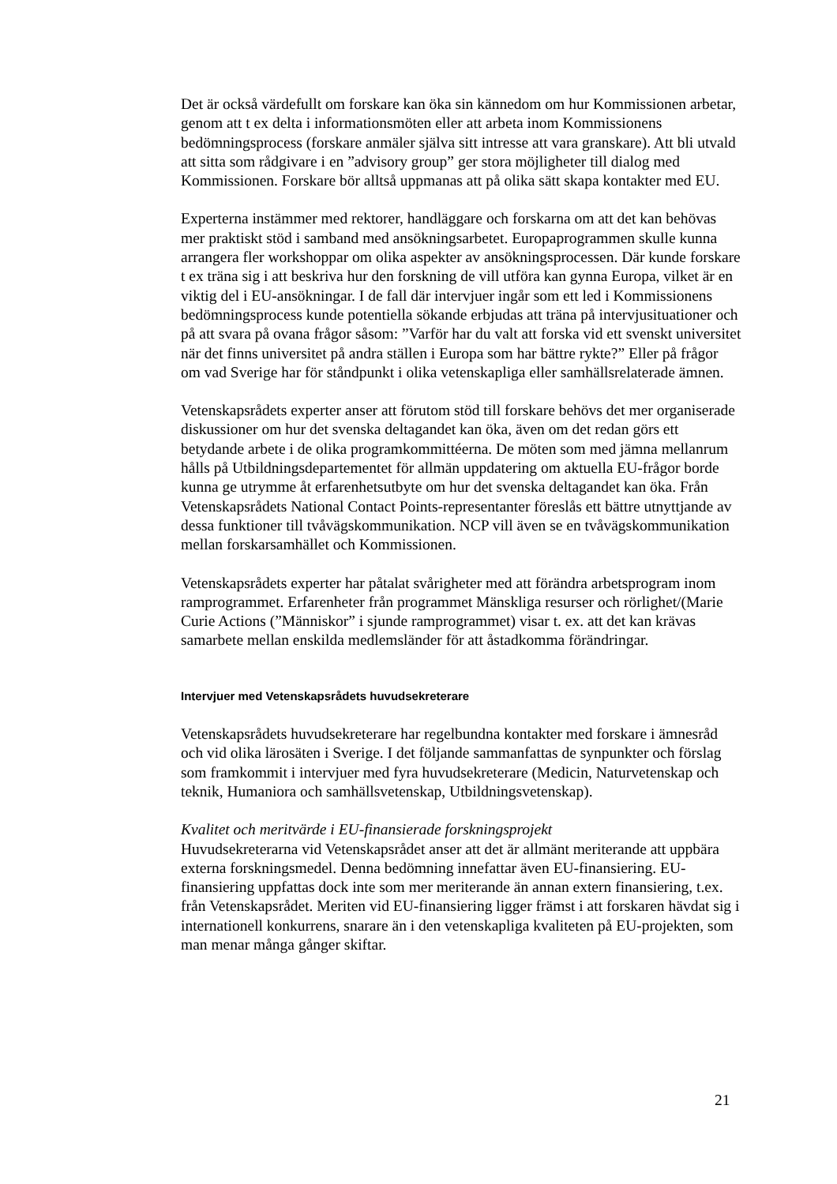Det är också värdefullt om forskare kan öka sin kännedom om hur Kommissionen arbetar, genom att t ex delta i informationsmöten eller att arbeta inom Kommissionens bedömningsprocess (forskare anmäler själva sitt intresse att vara granskare). Att bli utvald att sitta som rådgivare i en ”advisory group” ger stora möjligheter till dialog med Kommissionen. Forskare bör alltså uppmanas att på olika sätt skapa kontakter med EU.
Experterna instämmer med rektorer, handläggare och forskarna om att det kan behövas mer praktiskt stöd i samband med ansökningsarbetet. Europaprogrammen skulle kunna arrangera fler workshoppar om olika aspekter av ansökningsprocessen. Där kunde forskare t ex träna sig i att beskriva hur den forskning de vill utföra kan gynna Europa, vilket är en viktig del i EU-ansökningar. I de fall där intervjuer ingår som ett led i Kommissionens bedömningsprocess kunde potentiella sökande erbjudas att träna på intervjusituationer och på att svara på ovana frågor såsom: ”Varför har du valt att forska vid ett svenskt universitet när det finns universitet på andra ställen i Europa som har bättre rykte?” Eller på frågor om vad Sverige har för ståndpunkt i olika vetenskapliga eller samhällsrelaterade ämnen.
Vetenskapsrådets experter anser att förutom stöd till forskare behövs det mer organiserade diskussioner om hur det svenska deltagandet kan öka, även om det redan görs ett betydande arbete i de olika programkommittéerna. De möten som med jämna mellanrum hålls på Utbildningsdepartementet för allmän uppdatering om aktuella EU-frågor borde kunna ge utrymme åt erfarenhetsutbyte om hur det svenska deltagandet kan öka. Från Vetenskapsrådets National Contact Points-representanter föreslås ett bättre utnyttjande av dessa funktioner till tvåvägskommunikation. NCP vill även se en tvåvägskommunikation mellan forskarsamhället och Kommissionen.
Vetenskapsrådets experter har påtalat svårigheter med att förändra arbetsprogram inom ramprogrammet. Erfarenheter från programmet Mänskliga resurser och rörlighet/(Marie Curie Actions (”Människor” i sjunde ramprogrammet) visar t. ex. att det kan krävas samarbete mellan enskilda medlemsländer för att åstadkomma förändringar.
Intervjuer med Vetenskapsrådets huvudsekreterare
Vetenskapsrådets huvudsekreterare har regelbundna kontakter med forskare i ämnesråd och vid olika lärosäten i Sverige. I det följande sammanfattas de synpunkter och förslag som framkommit i intervjuer med fyra huvudsekreterare (Medicin, Naturvetenskap och teknik, Humaniora och samhällsvetenskap, Utbildningsvetenskap).
Kvalitet och meritvärde i EU-finansierade forskningsprojekt
Huvudsekreterarna vid Vetenskapsrådet anser att det är allmänt meriterande att uppbära externa forskningsmedel. Denna bedömning innefattar även EU-finansiering. EU-finansiering uppfattas dock inte som mer meriterande än annan extern finansiering, t.ex. från Vetenskapsrådet. Meriten vid EU-finansiering ligger främst i att forskaren hävdat sig i internationell konkurrens, snarare än i den vetenskapliga kvaliteten på EU-projekten, som man menar många gånger skiftar.
21